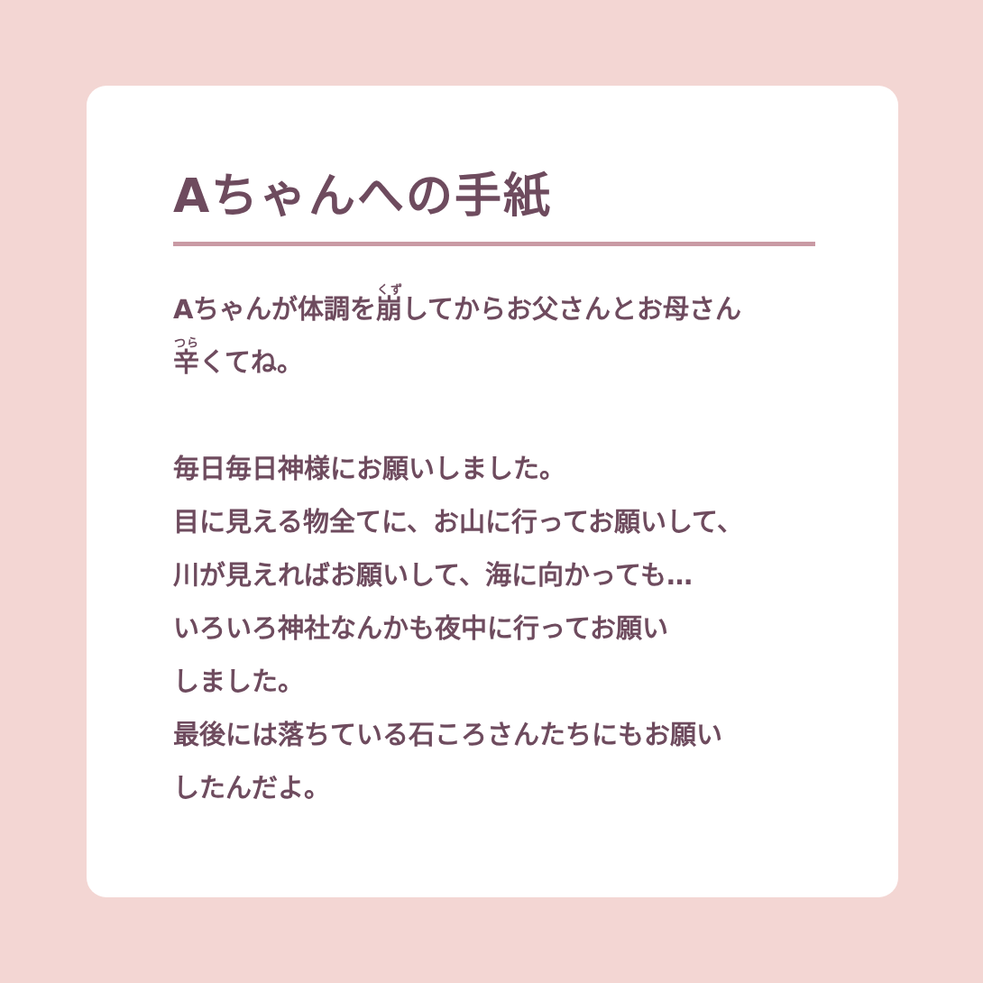Aちゃんへの手紙
Aちゃんが体調を崩してからお父さんとお母さん
辛くてね。
毎日毎日神様にお願いしました。
目に見える物全てに、お山に行ってお願いして、
川が見えればお願いして、海に向かっても…
いろいろ神社なんかも夜中に行ってお願い
しました。
最後には落ちている石ころさんたちにもお願い
したんだよ。